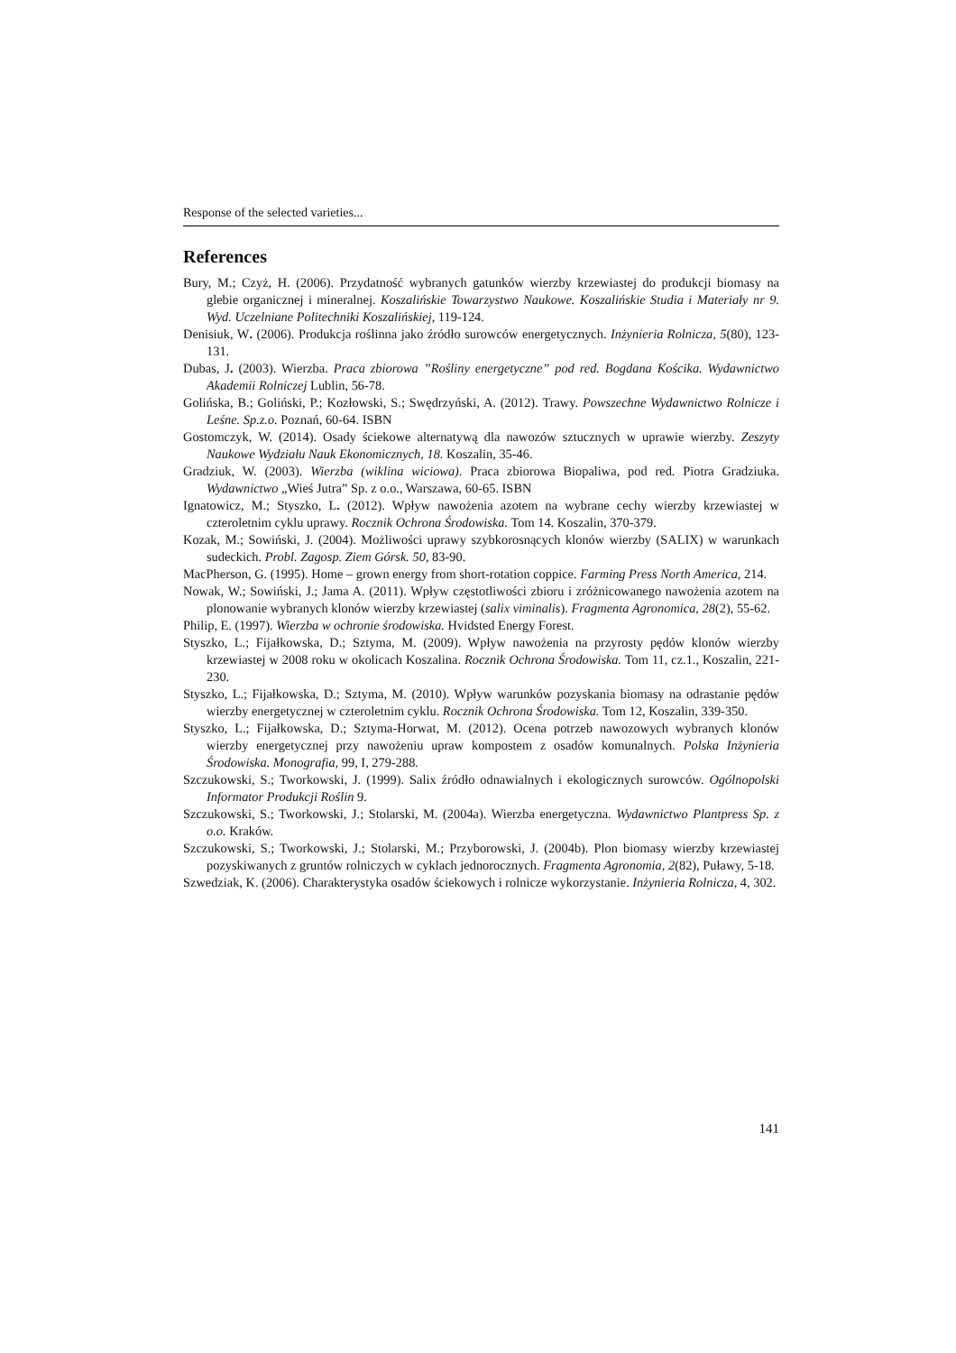Response of the selected varieties...
References
Bury, M.; Czyż, H. (2006). Przydatność wybranych gatunków wierzby krzewiastej do produkcji biomasy na glebie organicznej i mineralnej. Koszalińskie Towarzystwo Naukowe. Koszalińskie Studia i Materiały nr 9. Wyd. Uczelniane Politechniki Koszalińskiej, 119-124.
Denisiuk, W. (2006). Produkcja roślinna jako źródło surowców energetycznych. Inżynieria Rolnicza, 5(80), 123-131.
Dubas, J. (2003). Wierzba. Praca zbiorowa ”Rośliny energetyczne” pod red. Bogdana Kościka. Wydawnictwo Akademii Rolniczej Lublin, 56-78.
Golińska, B.; Goliński, P.; Kozłowski, S.; Swędrzyński, A. (2012). Trawy. Powszechne Wydawnictwo Rolnicze i Leśne. Sp.z.o. Poznań, 60-64. ISBN
Gostomczyk, W. (2014). Osady ściekowe alternatywą dla nawozów sztucznych w uprawie wierzby. Zeszyty Naukowe Wydziału Nauk Ekonomicznych, 18. Koszalin, 35-46.
Gradziuk, W. (2003). Wierzba (wiklina wiciowa). Praca zbiorowa Biopaliwa, pod red. Piotra Gradziuka. Wydawnictwo „Wieś Jutra” Sp. z o.o., Warszawa, 60-65. ISBN
Ignatowicz, M.; Styszko, L. (2012). Wpływ nawożenia azotem na wybrane cechy wierzby krzewiastej w czteroletnim cyklu uprawy. Rocznik Ochrona Środowiska. Tom 14. Koszalin, 370-379.
Kozak, M.; Sowiński, J. (2004). Możliwości uprawy szybkorosnących klonów wierzby (SALIX) w warunkach sudeckich. Probl. Zagosp. Ziem Górsk. 50, 83-90.
MacPherson, G. (1995). Home – grown energy from short-rotation coppice. Farming Press North America, 214.
Nowak, W.; Sowiński, J.; Jama A. (2011). Wpływ częstotliwości zbioru i zróżnicowanego nawożenia azotem na plonowanie wybranych klonów wierzby krzewiastej (salix viminalis). Fragmenta Agronomica, 28(2), 55-62.
Philip, E. (1997). Wierzba w ochronie środowiska. Hvidsted Energy Forest.
Styszko, L.; Fijałkowska, D.; Sztyma, M. (2009). Wpływ nawożenia na przyrosty pędów klonów wierzby krzewiastej w 2008 roku w okolicach Koszalina. Rocznik Ochrona Środowiska. Tom 11, cz.1., Koszalin, 221-230.
Styszko, L.; Fijałkowska, D.; Sztyma, M. (2010). Wpływ warunków pozyskania biomasy na odrastanie pędów wierzby energetycznej w czteroletnim cyklu. Rocznik Ochrona Środowiska. Tom 12, Koszalin, 339-350.
Styszko, L.; Fijałkowska, D.; Sztyma-Horwat, M. (2012). Ocena potrzeb nawozowych wybranych klonów wierzby energetycznej przy nawożeniu upraw kompostem z osadów komunalnych. Polska Inżynieria Środowiska. Monografia, 99, I, 279-288.
Szczukowski, S.; Tworkowski, J. (1999). Salix źródło odnawialnych i ekologicznych surowców. Ogólnopolski Informator Produkcji Roślin 9.
Szczukowski, S.; Tworkowski, J.; Stolarski, M. (2004a). Wierzba energetyczna. Wydawnictwo Plantpress Sp. z o.o. Kraków.
Szczukowski, S.; Tworkowski, J.; Stolarski, M.; Przyborowski, J. (2004b). Plon biomasy wierzby krzewiastej pozyskiwanych z gruntów rolniczych w cyklach jednorocznych. Fragmenta Agronomia, 2(82), Puławy, 5-18.
Szwedziak, K. (2006). Charakterystyka osadów ściekowych i rolnicze wykorzystanie. Inżynieria Rolnicza, 4, 302.
141